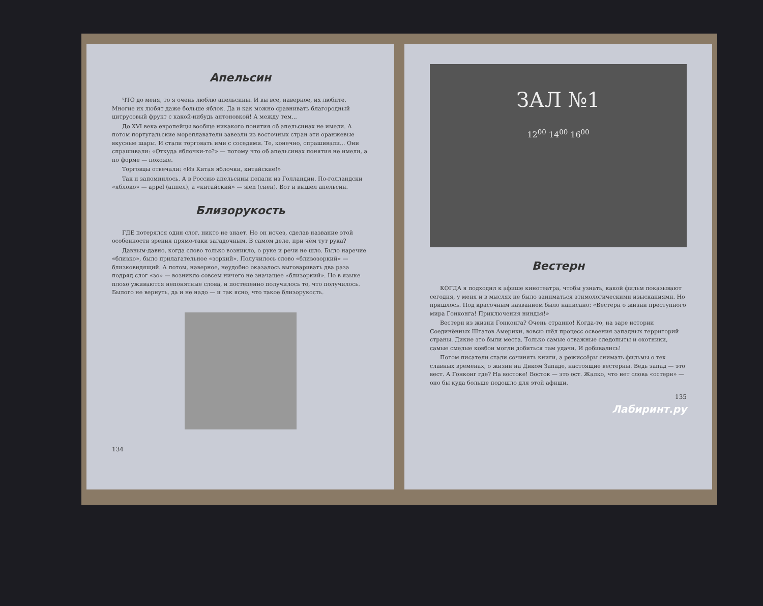Апельсин
ЧТО до меня, то я очень люблю апельсины. И вы все, наверное, их любите. Многие их любят даже больше яблок. Да и как можно сравнивать благородный цитрусовый фрукт с какой-нибудь антоновкой! А между тем...
До XVI века европейцы вообще никакого понятия об апельсинах не имели. А потом португальские мореплаватели завезли из восточных стран эти оранжевые вкусные шары. И стали торговать ими с соседями. Те, конечно, спрашивали... Они спрашивали: «Откуда яблочки-то?» — потому что об апельсинах понятия не имели, а по форме — похоже.
Торговцы отвечали: «Из Китая яблочки, китайские!»
Так и запомнилось. А в Россию апельсины попали из Голландии. По-голландски «яблоко» — appel (аппел), а «китайский» — sien (сиен). Вот и вышел апельсин.
Близорукость
ГДЕ потерялся один слог, никто не знает. Но он исчез, сделав название этой особенности зрения прямо-таки загадочным. В самом деле, при чём тут рука?
Давным-давно, когда слово только возникло, о руке и речи не шло. Было наречие «близко», было прилагательное «зоркий». Получилось слово «близозоркий» — близковидящий. А потом, наверное, неудобно оказалось выговаривать два раза подряд слог «зо» — возникло совсем ничего не значащее «близоркий». Но в языке плохо уживаются непонятные слова, и постепенно получилось то, что получилось. Былого не вернуть, да и не надо — и так ясно, что такое близорукость.
134
ЗАЛ №1
12<sup>00</sup> 14<sup>00</sup> 16<sup>00</sup>
Вестерн
КОГДА я подходил к афише кинотеатра, чтобы узнать, какой фильм показывают сегодня, у меня и в мыслях не было заниматься этимологическими изысканиями. Но пришлось. Под красочным названием было написано: «Вестерн о жизни преступного мира Гонконга! Приключения ниндзя!»
Вестерн из жизни Гонконга? Очень странно! Когда-то, на заре истории Соединённых Штатов Америки, вовсю шёл процесс освоения западных территорий страны. Дикие это были места. Только самые отважные следопыты и охотники, самые смелые ковбои могли добиться там удачи. И добивались!
Потом писатели стали сочинять книги, а режиссёры снимать фильмы о тех славных временах, о жизни на Диком Западе, настоящие вестерны. Ведь запад — это вест. А Гонконг где? На востоке! Восток — это ост. Жалко, что нет слова «остерн» — оно бы куда больше подошло для этой афиши.
135
Лабиринт.ру